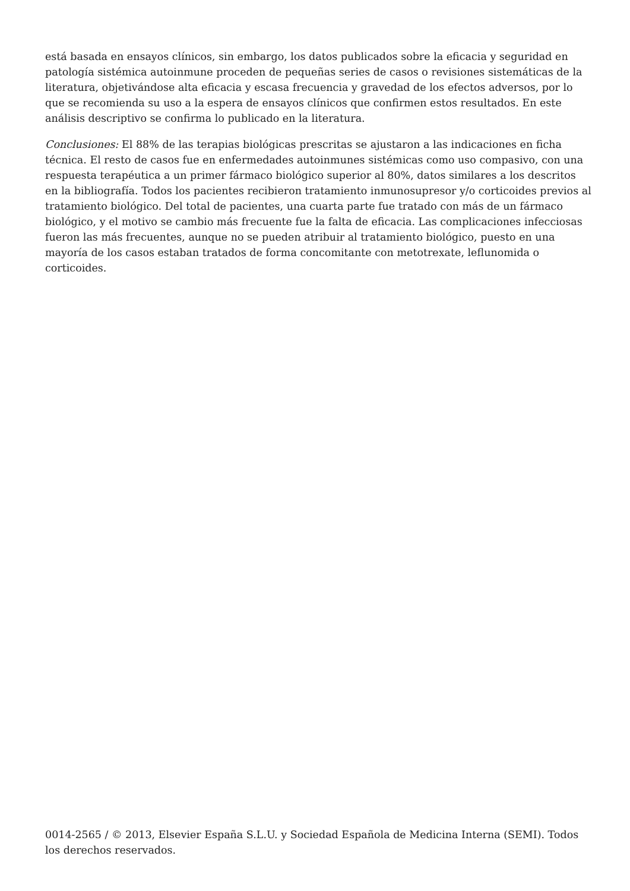está basada en ensayos clínicos, sin embargo, los datos publicados sobre la eficacia y seguridad en patología sistémica autoinmune proceden de pequeñas series de casos o revisiones sistemáticas de la literatura, objetivándose alta eficacia y escasa frecuencia y gravedad de los efectos adversos, por lo que se recomienda su uso a la espera de ensayos clínicos que confirmen estos resultados. En este análisis descriptivo se confirma lo publicado en la literatura.
Conclusiones: El 88% de las terapias biológicas prescritas se ajustaron a las indicaciones en ficha técnica. El resto de casos fue en enfermedades autoinmunes sistémicas como uso compasivo, con una respuesta terapéutica a un primer fármaco biológico superior al 80%, datos similares a los descritos en la bibliografía. Todos los pacientes recibieron tratamiento inmunosupresor y/o corticoides previos al tratamiento biológico. Del total de pacientes, una cuarta parte fue tratado con más de un fármaco biológico, y el motivo se cambio más frecuente fue la falta de eficacia. Las complicaciones infecciosas fueron las más frecuentes, aunque no se pueden atribuir al tratamiento biológico, puesto en una mayoría de los casos estaban tratados de forma concomitante con metotrexate, leflunomida o corticoides.
0014-2565 / © 2013, Elsevier España S.L.U. y Sociedad Española de Medicina Interna (SEMI). Todos los derechos reservados.